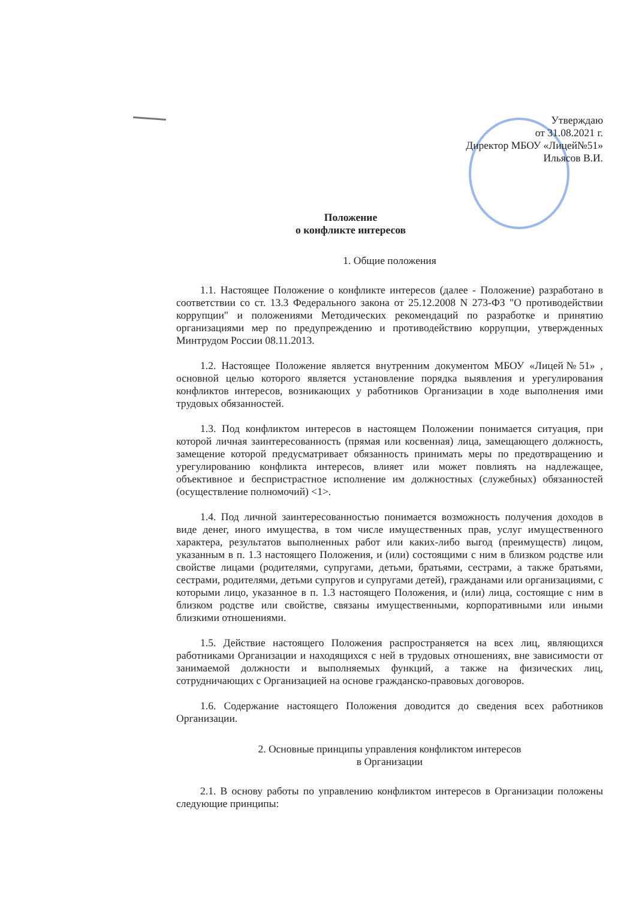Утверждаю
от 31.08.2021 г.
Директор МБОУ «Лицей№51»
Ильясов В.И.
Положение
о конфликте интересов
1. Общие положения
1.1. Настоящее Положение о конфликте интересов (далее - Положение) разработано в соответствии со ст. 13.3 Федерального закона от 25.12.2008 N 273-ФЗ "О противодействии коррупции" и положениями Методических рекомендаций по разработке и принятию организациями мер по предупреждению и противодействию коррупции, утвержденных Минтрудом России 08.11.2013.
1.2. Настоящее Положение является внутренним документом МБОУ «Лицей№51» , основной целью которого является установление порядка выявления и урегулирования конфликтов интересов, возникающих у работников Организации в ходе выполнения ими трудовых обязанностей.
1.3. Под конфликтом интересов в настоящем Положении понимается ситуация, при которой личная заинтересованность (прямая или косвенная) лица, замещающего должность, замещение которой предусматривает обязанность принимать меры по предотвращению и урегулированию конфликта интересов, влияет или может повлиять на надлежащее, объективное и беспристрастное исполнение им должностных (служебных) обязанностей (осуществление полномочий) <1>.
1.4. Под личной заинтересованностью понимается возможность получения доходов в виде денег, иного имущества, в том числе имущественных прав, услуг имущественного характера, результатов выполненных работ или каких-либо выгод (преимуществ) лицом, указанным в п. 1.3 настоящего Положения, и (или) состоящими с ним в близком родстве или свойстве лицами (родителями, супругами, детьми, братьями, сестрами, а также братьями, сестрами, родителями, детьми супругов и супругами детей), гражданами или организациями, с которыми лицо, указанное в п. 1.3 настоящего Положения, и (или) лица, состоящие с ним в близком родстве или свойстве, связаны имущественными, корпоративными или иными близкими отношениями.
1.5. Действие настоящего Положения распространяется на всех лиц, являющихся работниками Организации и находящихся с ней в трудовых отношениях, вне зависимости от занимаемой должности и выполняемых функций, а также на физических лиц, сотрудничающих с Организацией на основе гражданско-правовых договоров.
1.6. Содержание настоящего Положения доводится до сведения всех работников Организации.
2. Основные принципы управления конфликтом интересов
в Организации
2.1. В основу работы по управлению конфликтом интересов в Организации положены следующие принципы: